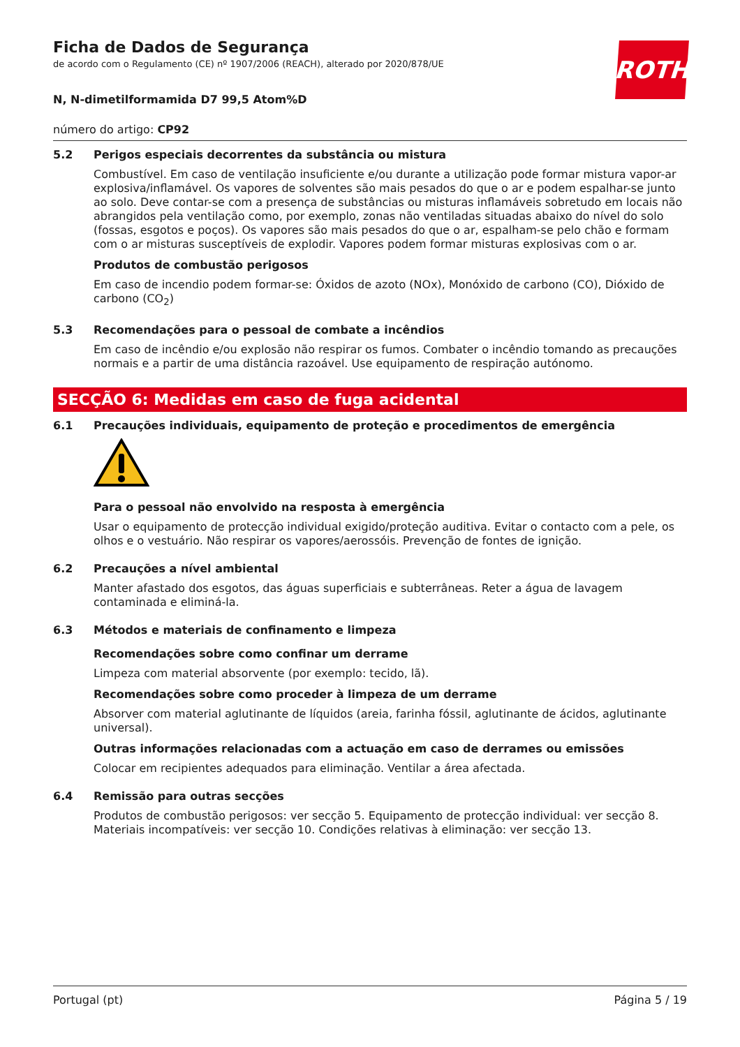ROTH
Ficha de Dados de Segurança
de acordo com o Regulamento (CE) nº 1907/2006 (REACH), alterado por 2020/878/UE
N, N-dimetilformamida D7 99,5 Atom%D
número do artigo: CP92
5.2
Perigos especiais decorrentes da substância ou mistura
Combustível. Em caso de ventilação insuficiente e/ou durante a utilização pode formar mistura vapor-ar explosiva/inflamável. Os vapores de solventes são mais pesados do que o ar e podem espalhar-se junto ao solo. Deve contar-se com a presença de substâncias ou misturas inflamáveis sobretudo em locais não abrangidos pela ventilação como, por exemplo, zonas não ventiladas situadas abaixo do nível do solo (fossas, esgotos e poços). Os vapores são mais pesados do que o ar, espalham-se pelo chão e formam com o ar misturas susceptíveis de explodir. Vapores podem formar misturas explosivas com o ar.
Produtos de combustão perigosos
Em caso de incendio podem formar-se: Óxidos de azoto (NOx), Monóxido de carbono (CO), Dióxido de carbono (CO<sub>2</sub>)
5.3
Recomendações para o pessoal de combate a incêndios
Em caso de incêndio e/ou explosão não respirar os fumos. Combater o incêndio tomando as precauções normais e a partir de uma distância razoável. Use equipamento de respiração autónomo.
SECÇÃO 6: Medidas em caso de fuga acidental
6.1
Precauções individuais, equipamento de proteção e procedimentos de emergência
Para o pessoal não envolvido na resposta à emergência
Usar o equipamento de protecção individual exigido/proteção auditiva. Evitar o contacto com a pele, os olhos e o vestuário. Não respirar os vapores/aerossóis. Prevenção de fontes de ignição.
6.2
Precauções a nível ambiental
Manter afastado dos esgotos, das águas superficiais e subterrâneas. Reter a água de lavagem contaminada e eliminá-la.
6.3
Métodos e materiais de confinamento e limpeza
Recomendações sobre como confinar um derrame
Limpeza com material absorvente (por exemplo: tecido, lã).
Recomendações sobre como proceder à limpeza de um derrame
Absorver com material aglutinante de líquidos (areia, farinha fóssil, aglutinante de ácidos, aglutinante universal).
Outras informações relacionadas com a actuação em caso de derrames ou emissões
Colocar em recipientes adequados para eliminação. Ventilar a área afectada.
6.4
Remissão para outras secções
Produtos de combustão perigosos: ver secção 5. Equipamento de protecção individual: ver secção 8. Materiais incompatíveis: ver secção 10. Condições relativas à eliminação: ver secção 13.
Portugal (pt) Página 5 / 19